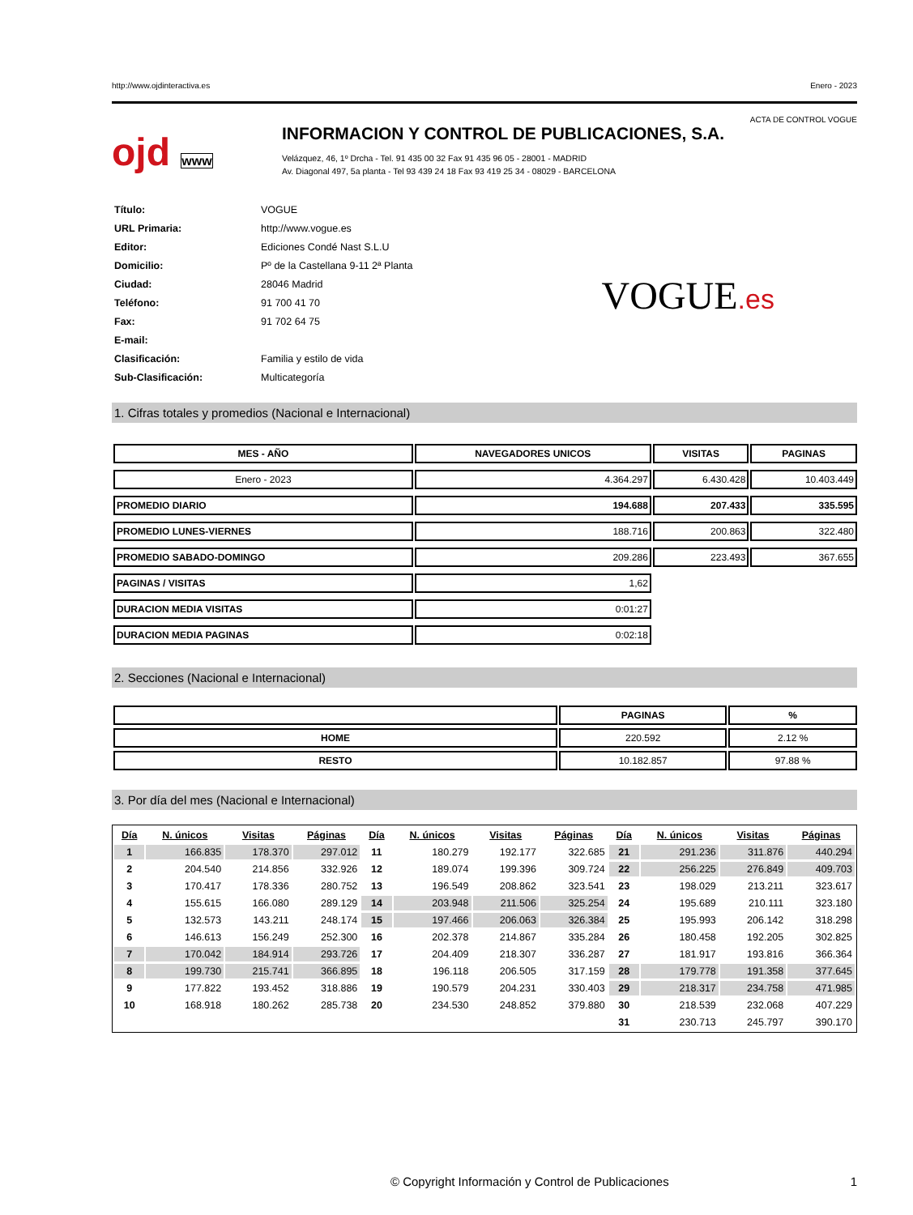http://www.ojdinteractiva.es Enero - 2023
ACTA DE CONTROL VOGUE
ojd www
INFORMACION Y CONTROL DE PUBLICACIONES, S.A.
Velázquez, 46, 1º Drcha - Tel. 91 435 00 32 Fax 91 435 96 05 - 28001 - MADRID
Av. Diagonal 497, 5a planta - Tel 93 439 24 18 Fax 93 419 25 34 - 08029 - BARCELONA
| Título: | VOGUE |
| URL Primaria: | http://www.vogue.es |
| Editor: | Ediciones Condé Nast S.L.U |
| Domicilio: | Pº de la Castellana 9-11 2ª Planta |
| Ciudad: | 28046 Madrid |
| Teléfono: | 91 700 41 70 |
| Fax: | 91 702 64 75 |
| E-mail: | |
| Clasificación: | Familia y estilo de vida |
| Sub-Clasificación: | Multicategoría |
VOGUE.es
1. Cifras totales y promedios (Nacional e Internacional)
| MES - AÑO | NAVEGADORES UNICOS | VISITAS | PAGINAS |
| --- | --- | --- | --- |
| Enero - 2023 | 4.364.297 | 6.430.428 | 10.403.449 |
| PROMEDIO DIARIO | 194.688 | 207.433 | 335.595 |
| PROMEDIO LUNES-VIERNES | 188.716 | 200.863 | 322.480 |
| PROMEDIO SABADO-DOMINGO | 209.286 | 223.493 | 367.655 |
| PAGINAS / VISITAS | 1,62 | | |
| DURACION MEDIA VISITAS | 0:01:27 | | |
| DURACION MEDIA PAGINAS | 0:02:18 | | |
2. Secciones (Nacional e Internacional)
| | PAGINAS | % |
| --- | --- | --- |
| HOME | 220.592 | 2.12 % |
| RESTO | 10.182.857 | 97.88 % |
3. Por día del mes (Nacional e Internacional)
| Día | N. únicos | Visitas | Páginas | Día | N. únicos | Visitas | Páginas | Día | N. únicos | Visitas | Páginas |
| --- | --- | --- | --- | --- | --- | --- | --- | --- | --- | --- | --- |
| 1 | 166.835 | 178.370 | 297.012 | 11 | 180.279 | 192.177 | 322.685 | 21 | 291.236 | 311.876 | 440.294 |
| 2 | 204.540 | 214.856 | 332.926 | 12 | 189.074 | 199.396 | 309.724 | 22 | 256.225 | 276.849 | 409.703 |
| 3 | 170.417 | 178.336 | 280.752 | 13 | 196.549 | 208.862 | 323.541 | 23 | 198.029 | 213.211 | 323.617 |
| 4 | 155.615 | 166.080 | 289.129 | 14 | 203.948 | 211.506 | 325.254 | 24 | 195.689 | 210.111 | 323.180 |
| 5 | 132.573 | 143.211 | 248.174 | 15 | 197.466 | 206.063 | 326.384 | 25 | 195.993 | 206.142 | 318.298 |
| 6 | 146.613 | 156.249 | 252.300 | 16 | 202.378 | 214.867 | 335.284 | 26 | 180.458 | 192.205 | 302.825 |
| 7 | 170.042 | 184.914 | 293.726 | 17 | 204.409 | 218.307 | 336.287 | 27 | 181.917 | 193.816 | 366.364 |
| 8 | 199.730 | 215.741 | 366.895 | 18 | 196.118 | 206.505 | 317.159 | 28 | 179.778 | 191.358 | 377.645 |
| 9 | 177.822 | 193.452 | 318.886 | 19 | 190.579 | 204.231 | 330.403 | 29 | 218.317 | 234.758 | 471.985 |
| 10 | 168.918 | 180.262 | 285.738 | 20 | 234.530 | 248.852 | 379.880 | 30 | 218.539 | 232.068 | 407.229 |
| | | | | | | | | 31 | 230.713 | 245.797 | 390.170 |
© Copyright Información y Control de Publicaciones 1